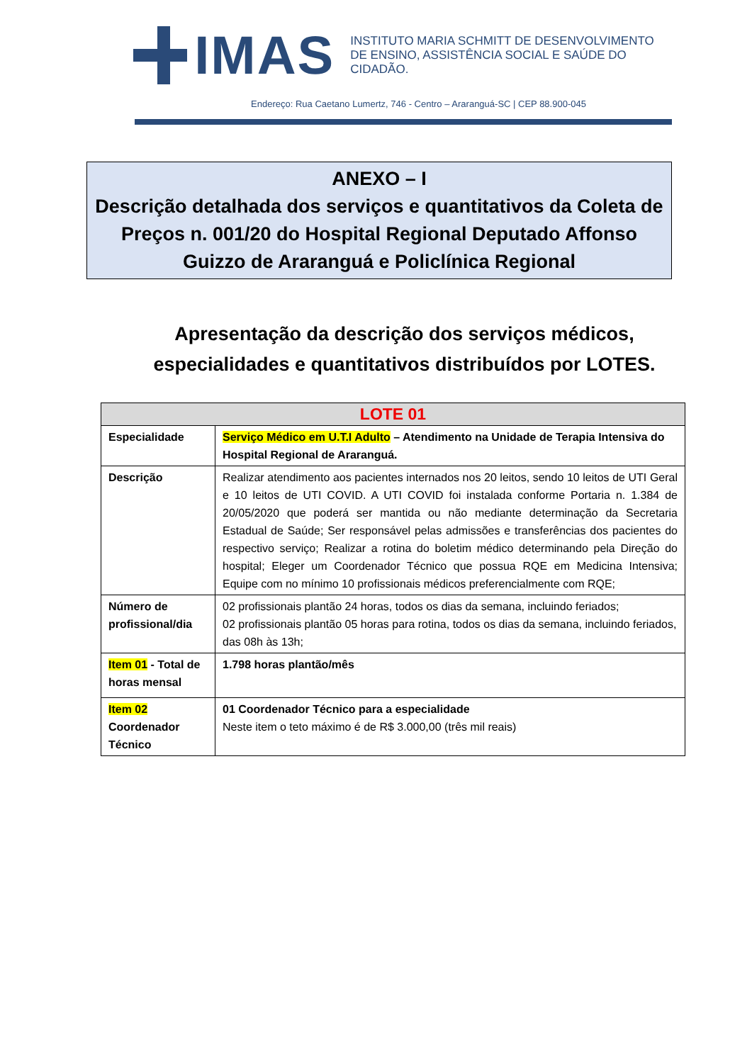IMAS
INSTITUTO MARIA SCHMITT DE DESENVOLVIMENTO
DE ENSINO, ASSISTÊNCIA SOCIAL E SAÚDE DO CIDADÃO.
Endereço: Rua Caetano Lumertz, 746 - Centro – Araranguá-SC | CEP 88.900-045
ANEXO – I
Descrição detalhada dos serviços e quantitativos da Coleta de Preços n. 001/20 do Hospital Regional Deputado Affonso Guizzo de Araranguá e Policlínica Regional
Apresentação da descrição dos serviços médicos,
especialidades e quantitativos distribuídos por LOTES.
| LOTE 01 | |
| --- | --- |
| Especialidade | Serviço Médico em U.T.I Adulto – Atendimento na Unidade de Terapia Intensiva do Hospital Regional de Araranguá. |
| Descrição | Realizar atendimento aos pacientes internados nos 20 leitos, sendo 10 leitos de UTI Geral e 10 leitos de UTI COVID. A UTI COVID foi instalada conforme Portaria n. 1.384 de 20/05/2020 que poderá ser mantida ou não mediante determinação da Secretaria Estadual de Saúde; Ser responsável pelas admissões e transferências dos pacientes do respectivo serviço; Realizar a rotina do boletim médico determinando pela Direção do hospital; Eleger um Coordenador Técnico que possua RQE em Medicina Intensiva; Equipe com no mínimo 10 profissionais médicos preferencialmente com RQE; |
| Número de profissional/dia | 02 profissionais plantão 24 horas, todos os dias da semana, incluindo feriados; 02 profissionais plantão 05 horas para rotina, todos os dias da semana, incluindo feriados, das 08h às 13h; |
| Item 01 - Total de horas mensal | 1.798 horas plantão/mês |
| Item 02 Coordenador Técnico | 01 Coordenador Técnico para a especialidade Neste item o teto máximo é de R$ 3.000,00 (três mil reais) |